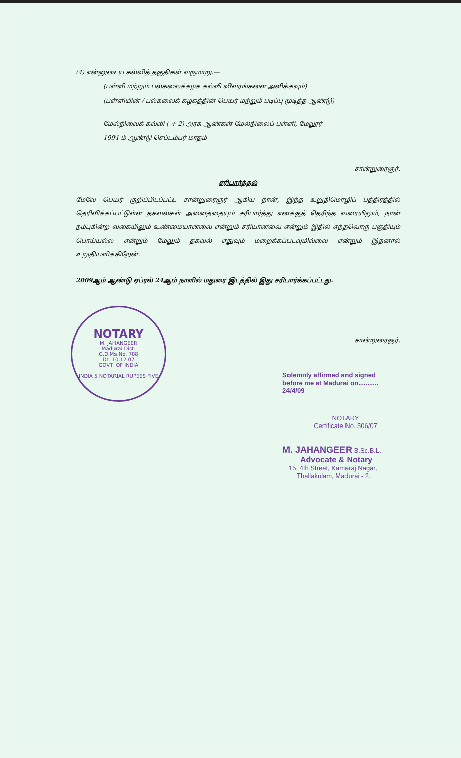(4) என்னுடைய கல்வித் தகுதிகள் வருமாறு:—
(பள்ளி மற்றும் பல்கலைக்கழக கல்வி விவரங்களை அளிக்கவும்)
(பள்ளியின் / பல்கலைக் கழகத்தின் பெயர் மற்றும் படிப்பு முடித்த ஆண்டு)
மேல்நிலைக் கல்வி ( + 2) அரசு ஆண்கள் மேல்நிலைப் பள்ளி, மேலூர்
1991 ம் ஆண்டு செப்டம்பர் மாதம்
சான்றுரைஞர்.
சரிபார்த்தல்
மேலே பெயர் குறிப்பிடப்பட்ட சான்றுரைஞர் ஆகிய நான், இந்த உறுதிமொழிப் பத்திரத்தில் தெரிவிக்கப்பட்டுள்ள தகவல்கள் அனைத்தையும் சரிபார்த்து எனக்குத் தெரிந்த வரையிலும், நான் நம்புகின்ற வகையிலும் உண்மையானவை என்றும் சரியானவை என்றும் இதில் எந்தவொரு பகுதியும் பொய்யல்ல என்றும் மேலும் தகவல் எதுவும் மறைக்கப்படவுமில்லை என்றும் இதனால் உறுதியளிக்கிறேன்.
2009ஆம் ஆண்டு ஏப்ரல் 24ஆம் நாளில் மதுரை இடத்தில் இது சரிபார்க்கப்பட்டது.
NOTARY
M. JAHANGEER
Madurai Dist.
G.O.Ms.No. 788
Dt. 10.12.07
GOVT. OF INDIA
INDIA 5 NOTARIAL RUPEES FIVE
சான்றுரைஞர்.
Solemnly affirmed and signed
before me at Madurai on........... 24/4/09
NOTARY
Certificate No. 506/07
M. JAHANGEER B.Sc.B.L.,
Advocate & Notary
15, 4th Street, Kamaraj Nagar,
Thallakulam, Madurai - 2.